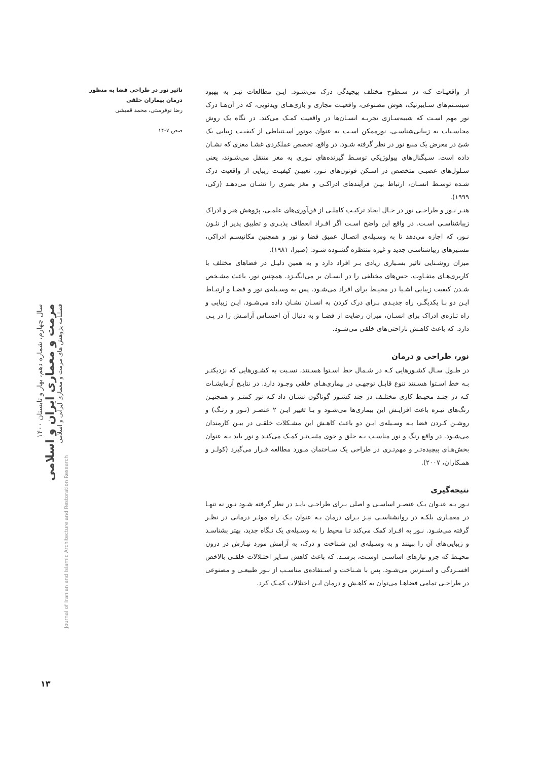تاثیر نور در طراحی فضا به منظور درمان بیماران خلقی
رضا نوفرستی، محمد قمیشی
صص ۷-۱۴
از واقعیـات کـه در سـطوح مختلف پیچیدگی درک می‌شـود. ایـن مطالعات نیـز به بهبود سیسـتم‌های سـایبرنیک، هوش مصنوعی، واقعیـت مجازی و بازی‌هـای ویدئویی، که در آن‌هـا درک نور مهم اسـت که شبیه‌سـازی تجربـه انسـان‌ها در واقعیت کمـک می‌کند. در نگاه یک روش محاسـبات به زیبایی‌شناسـی، نورممکن اسـت به عنوان موتور اسـتنباطی از کیفیـت زیبایی یک شئ در معرض یک منبع نور در نظر گرفته شـود. در واقع، تخصص عملکردی غشـا مغزی که نشـان داده است. سـیگنال‌های بیولوژیکی توسـط گیرنده‌های نـوری به مغز منتقل می‌شـوند، یعنی سـلول‌های عصبـی متخصص در اسـکن فوتون‌های نـور، تعییـن کیفیـت زیبایی از واقعیت درک شـده توسـط انسـان، ارتباط بیـن فرآیندهای ادراکـی و مغز بصری را نشـان می‌دهـد (زکی، ۱۹۹۹).
هنـر نـور و طراحـی نور در حـال ایجاد ترکیـب کاملـی از فن‌آوری‌های علمـی، پژوهش هنر و ادراک زیباشناسـی اسـت. در واقع این واضح اسـت اگر افـراد انعطاف پذیـری و تطبیق پذیر از نئـون نـور، که اجازه می‌دهد تا به وسـیله‌ی اتصـال عمیق فضا و نور و همچنین مکانیسـم ادراکی، مسـیرهای زیباشناسـی جدید و غیره منتظره گشـوده شـود. (صبرا، ۱۹۸۱).
میزان روشـنایی تاثیر بسـیاری زیادی بـر افراد دارد و به همین دلیـل در فضاهای مختلف با کاربری‌هـای متفـاوت، حس‌های مختلفی را در انسـان بر می‌انگیـزد. همچنین نور، باعث مشـخص شـدن کیفیت زیبایی اشـیا در محیـط برای افراد می‌شـود. پس به وسـیله‌ی نور و فضـا و ارتبـاط ایـن دو بـا یکدیگـر، راه جدیـدی بـرای درک کردن به انسـان نشـان داده می‌شـود. ایـن زیبایی و راه تـازه‌ی ادراک برای انسـان، میزان رضایت از فضـا و به دنبال آن احسـاس آرامـش را در پـی دارد. که باعث کاهـش ناراحتی‌های خلقی می‌شـود.
نور، طراحی و درمان
در طـول سـال کشـورهایی کـه در شـمال خط اسـتوا هسـتند، نسـبت به کشـورهایی که نزدیکتـر بـه خط اسـتوا هسـتند تنوع قابـل توجهـی در بیماری‌هـای خلقی وجـود دارد. در نتایـج آزمایشـات کـه در چنـد محیـط کاری مختلـف در چند کشـور گوناگون نشـان داد کـه نور کمتـر و همچنیـن رنگ‌های تیـره باعث افزایـش این بیماری‌ها می‌شـود و بـا تغییر ایـن ۲ عنصـر (نـور و رنـگ) و روشـن کـردن فضا بـه وسـیله‌ی ایـن دو باعث کاهـش این مشـکلات خلقـی در بیـن کارمندان می‌شـود. در واقع رنگ و نور مناسـب بـه خلق و خوی مثبت‌تـر کمـک می‌کنـد و نور باید بـه عنوان بخش‌هـای پیچیده‌تـر و مهم‌تـری در طراحی یک سـاختمان مـورد مطالعه قـرار می‌گیرد (کولـر و همـکاران، ۲۰۰۷).
نتیجه‌گیری
نـور بـه عنـوان یـک عنصـر اساسـی و اصلی بـرای طراحـی بایـد در نظر گرفته شـود نـور نه تنهـا در معمـاری بلکـه در روانشناسـی نیـز بـرای درمان بـه عنوان یـک راه موثـر درمانی در نظـر گرفته می‌شـود. نـور به افـراد کمک می‌کند تـا محیط را به وسـیله‌ی یک نـگاه جدید، بهتر بشناسـد و زیبایی‌های آن را ببینند و به وسـیله‌ی این شـناخت و درک، به آرامش مورد نیـازش در درون محیـط که جزو نیازهای اساسـی اوسـت، برسـد. که باعث کاهش سـایر اختـلالات خلقـی بالاخص افسـردگی و اسـترس می‌شـود. پس با شـناخت و اسـتفاده‌ی مناسـب از نـور طبیعـی و مصنوعی در طراحـی تمامی فضاهـا می‌توان به کاهـش و درمان ایـن اختلالات کمـک کرد.
سال چهارم، شماره دهم، بهار و تابستان ۱۴۰۰
مرمت و معماری ایران و اسلامی
فصلنامه پژوهش های مرمت و معماری ایرانی و اسلامی
Journal of Iranian and Islamic Architecture and Restoration Research
۱۳